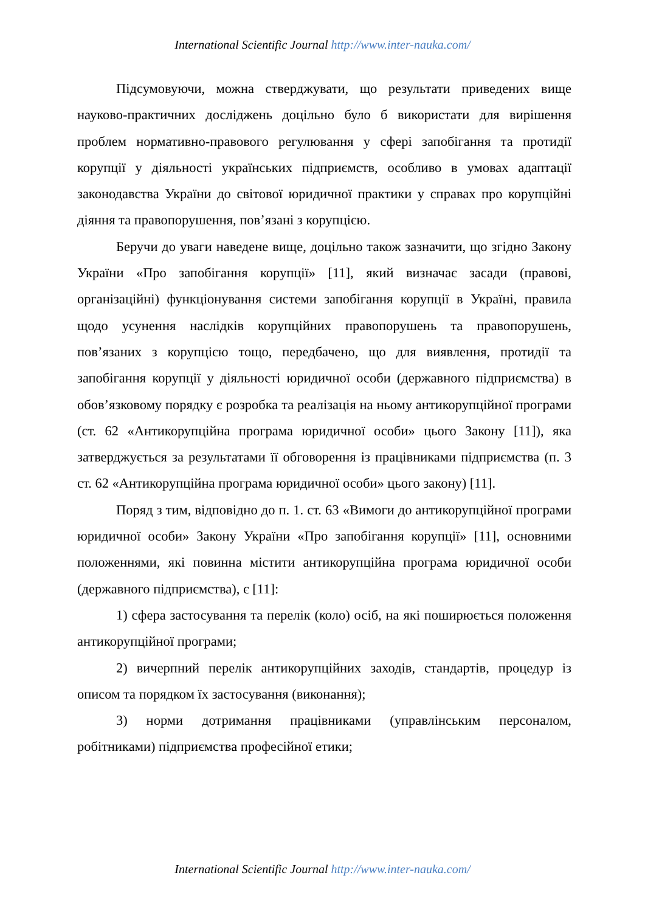International Scientific Journal http://www.inter-nauka.com/
Підсумовуючи, можна стверджувати, що результати приведених вище науково-практичних досліджень доцільно було б використати для вирішення проблем нормативно-правового регулювання у сфері запобігання та протидії корупції у діяльності українських підприємств, особливо в умовах адаптації законодавства України до світової юридичної практики у справах про корупційні діяння та правопорушення, пов’язані з корупцією.
Беручи до уваги наведене вище, доцільно також зазначити, що згідно Закону України «Про запобігання корупції» [11], який визначає засади (правові, організаційні) функціонування системи запобігання корупції в Україні, правила щодо усунення наслідків корупційних правопорушень та правопорушень, пов’язаних з корупцією тощо, передбачено, що для виявлення, протидії та запобігання корупції у діяльності юридичної особи (державного підприємства) в обов’язковому порядку є розробка та реалізація на ньому антикорупційної програми (ст. 62 «Антикорупційна програма юридичної особи» цього Закону [11]), яка затверджується за результатами її обговорення із працівниками підприємства (п. 3 ст. 62 «Антикорупційна програма юридичної особи» цього закону) [11].
Поряд з тим, відповідно до п. 1. ст. 63 «Вимоги до антикорупційної програми юридичної особи» Закону України «Про запобігання корупції» [11], основними положеннями, які повинна містити антикорупційна програма юридичної особи (державного підприємства), є [11]:
1) сфера застосування та перелік (коло) осіб, на які поширюється положення антикорупційної програми;
2) вичерпний перелік антикорупційних заходів, стандартів, процедур із описом та порядком їх застосування (виконання);
3) норми дотримання працівниками (управлінським персоналом, робітниками) підприємства професійної етики;
International Scientific Journal http://www.inter-nauka.com/